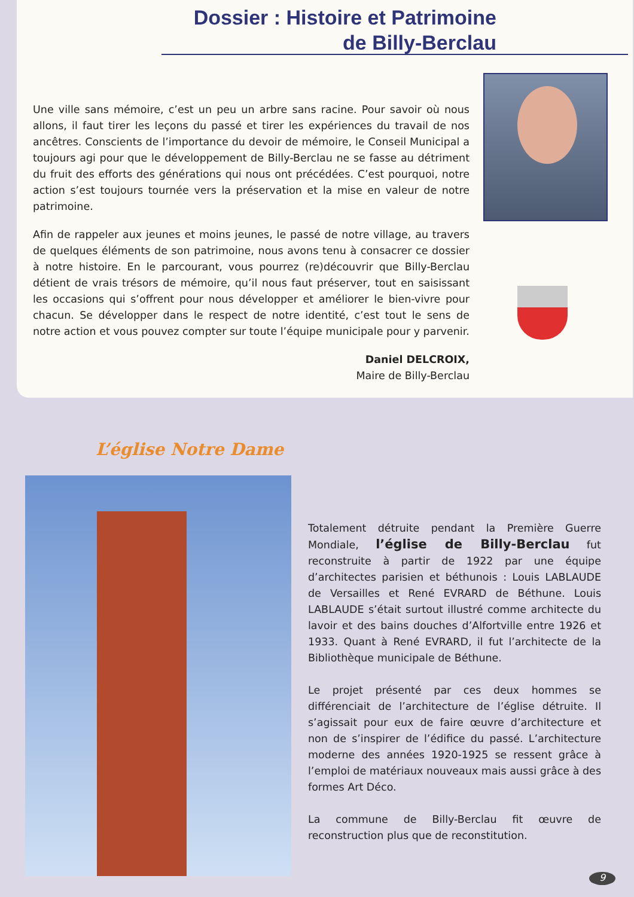Dossier : Histoire et Patrimoine
de Billy-Berclau
Une ville sans mémoire, c’est un peu un arbre sans racine. Pour savoir où nous allons, il faut tirer les leçons du passé et tirer les expériences du travail de nos ancêtres. Conscients de l’importance du devoir de mémoire, le Conseil Municipal a toujours agi pour que le développement de Billy-Berclau ne se fasse au détriment du fruit des efforts des générations qui nous ont précédées. C’est pourquoi, notre action s’est toujours tournée vers la préservation et la mise en valeur de notre patrimoine.
Afin de rappeler aux jeunes et moins jeunes, le passé de notre village, au travers de quelques éléments de son patrimoine, nous avons tenu à consacrer ce dossier à notre histoire. En le parcourant, vous pourrez (re)découvrir que Billy-Berclau détient de vrais trésors de mémoire, qu’il nous faut préserver, tout en saisissant les occasions qui s’offrent pour nous développer et améliorer le bien-vivre pour chacun. Se développer dans le respect de notre identité, c’est tout le sens de notre action et vous pouvez compter sur toute l’équipe municipale pour y parvenir.
Daniel DELCROIX,
Maire de Billy-Berclau
L’église Notre Dame
Totalement détruite pendant la Première Guerre Mondiale, l’église de Billy-Berclau fut reconstruite à partir de 1922 par une équipe d’architectes parisien et béthunois : Louis LABLAUDE de Versailles et René EVRARD de Béthune. Louis LABLAUDE s’était surtout illustré comme architecte du lavoir et des bains douches d’Alfortville entre 1926 et 1933. Quant à René EVRARD, il fut l’architecte de la Bibliothèque municipale de Béthune.
Le projet présenté par ces deux hommes se différenciait de l’architecture de l’église détruite. Il s’agissait pour eux de faire œuvre d’architecture et non de s’inspirer de l’édifice du passé. L’architecture moderne des années 1920-1925 se ressent grâce à l’emploi de matériaux nouveaux mais aussi grâce à des formes Art Déco.
La commune de Billy-Berclau fit œuvre de reconstruction plus que de reconstitution.
9